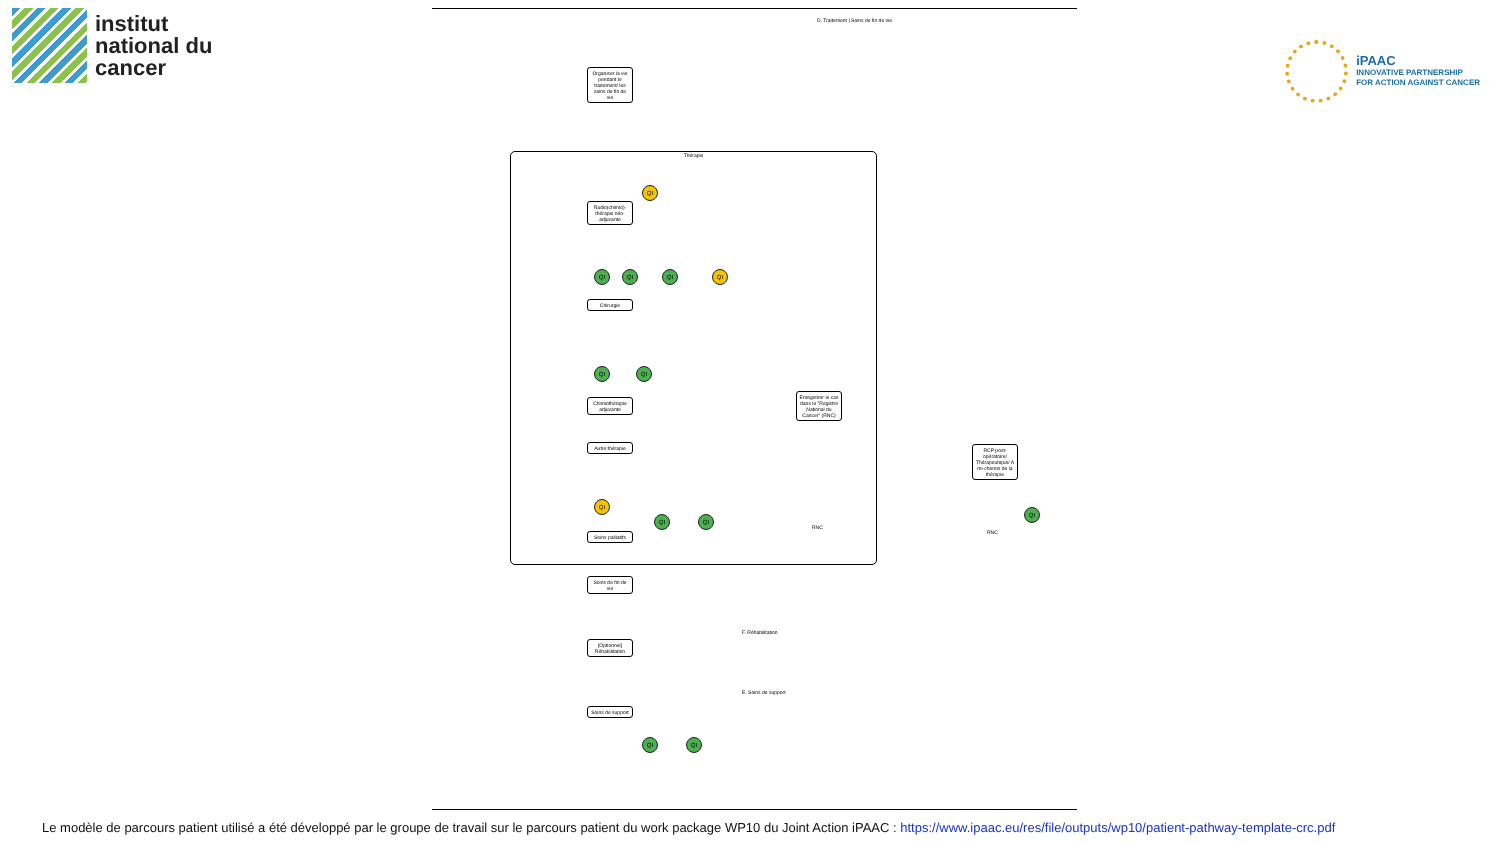institut
national du
cancer
iPAAC
INNOVATIVE PARTNERSHIP
FOR ACTION AGAINST CANCER
Organiser la vie pendant le traitement/ les soins de fin de vie
Thérapie
Radio(chimio)-thérapie néo-adjuvante
QI
Chirurgie
QI QI QI QI
Chimiothérapie adjuvante
QI QI
Autre thérapie
Soins palliatifs
QI
QI QI
Soins de fin de vie
Enregistrer le cas dans le "Registre National du Cancer" (RNC)
RNC
RCP post-opératoire/ Thérapeutique/ A mi-chemin de la thérapie
RNC
QI
[Optionnel] Réhabilitation
F. Réhabilitation
Soins de support
QI QI
E. Soins de support
D. Traitement | Soins de fin de vie
Le modèle de parcours patient utilisé a été développé par le groupe de travail sur le parcours patient du work package WP10 du Joint Action iPAAC : https://www.ipaac.eu/res/file/outputs/wp10/patient-pathway-template-crc.pdf